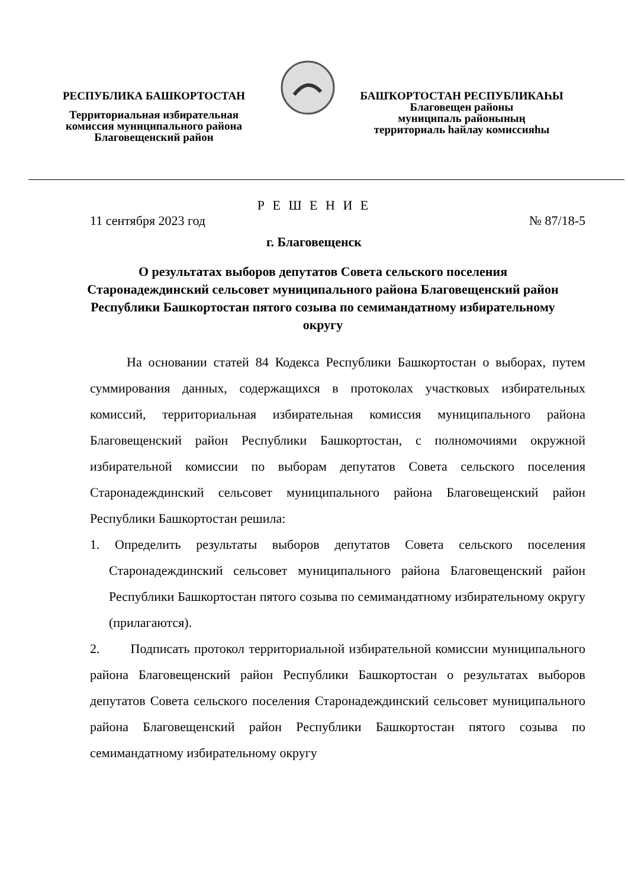РЕСПУБЛИКА БАШКОРТОСТАН
Территориальная избирательная
комиссия муниципального района
Благовещенский район
БАШҠОРТОСТАН РЕСПУБЛИКАҺЫ
Благовещен районы
муниципаль районының
территориаль һайлау комиссияһы
Р Е Ш Е Н И Е
11 сентября 2023 год № 87/18-5
г. Благовещенск
О результатах выборов депутатов Совета сельского поселения Старонадеждинский сельсовет муниципального района Благовещенский район Республики Башкортостан пятого созыва по семимандатному избирательному округу
На основании статей 84 Кодекса Республики Башкортостан о выборах, путем суммирования данных, содержащихся в протоколах участковых избирательных комиссий, территориальная избирательная комиссия муниципального района Благовещенский район Республики Башкортостан, с полномочиями окружной избирательной комиссии по выборам депутатов Совета сельского поселения Старонадеждинский сельсовет муниципального района Благовещенский район Республики Башкортостан решила:
1. Определить результаты выборов депутатов Совета сельского поселения Старонадеждинский сельсовет муниципального района Благовещенский район Республики Башкортостан пятого созыва по семимандатному избирательному округу (прилагаются).
2. Подписать протокол территориальной избирательной комиссии муниципального района Благовещенский район Республики Башкортостан о результатах выборов депутатов Совета сельского поселения Старонадеждинский сельсовет муниципального района Благовещенский район Республики Башкортостан пятого созыва по семимандатному избирательному округу